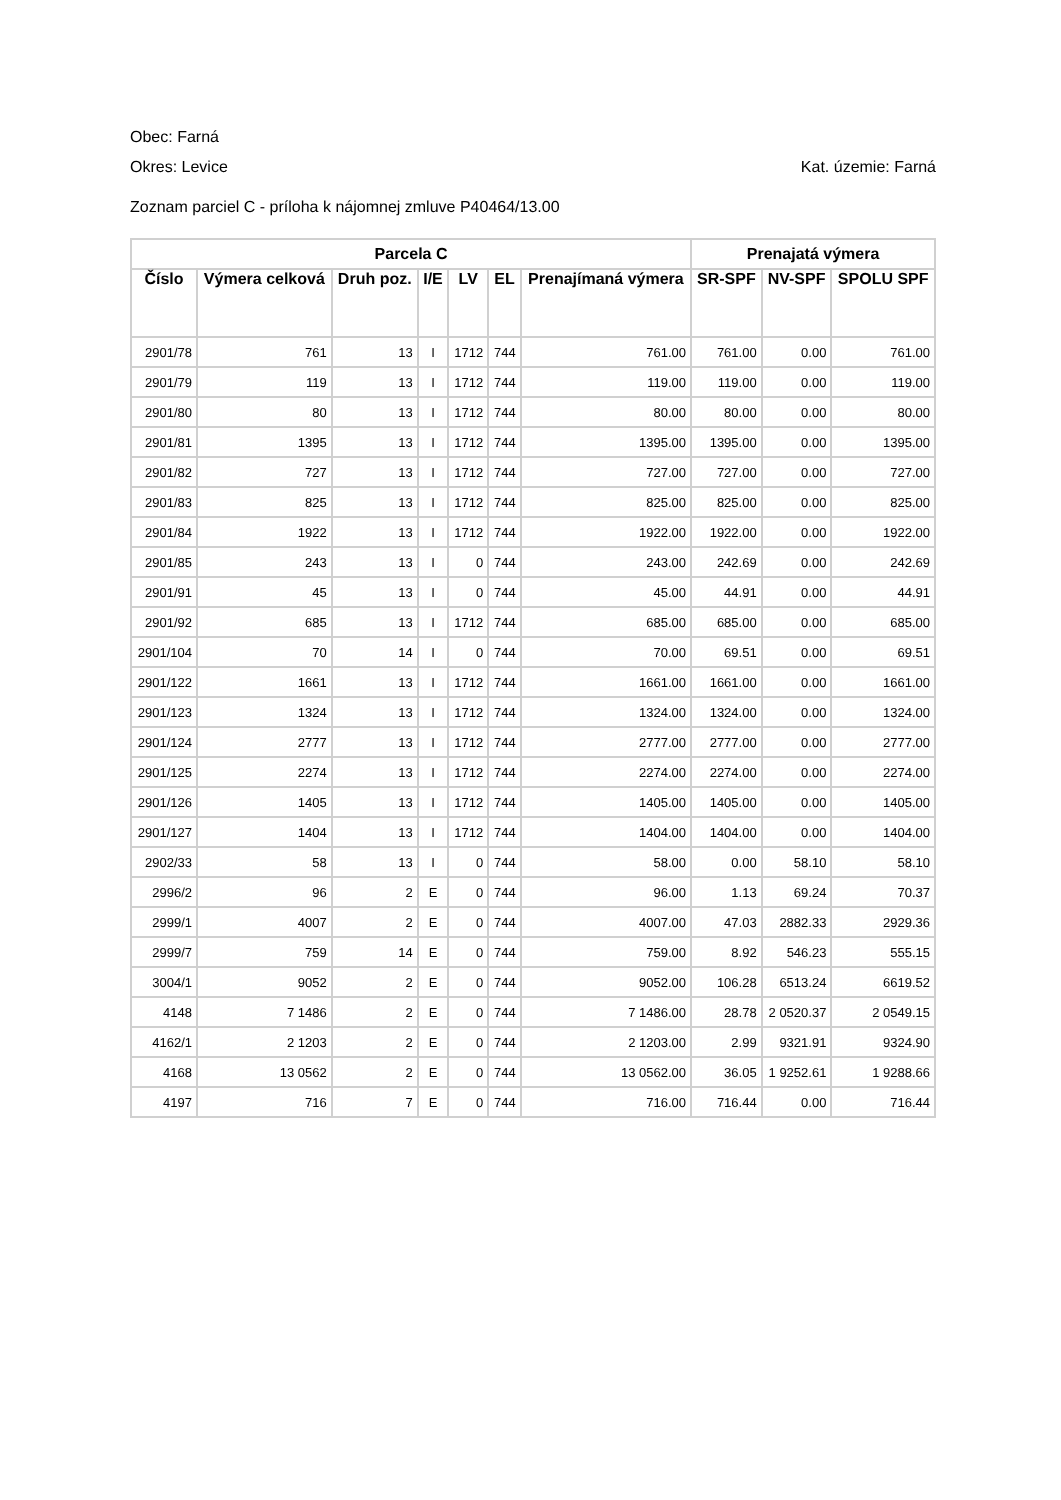Obec: Farná
Okres: Levice Kat. územie: Farná
Zoznam parciel C - príloha k nájomnej zmluve P40464/13.00
| Parcela C | | | | | | | Prenajatá výmera | | |
| --- | --- | --- | --- | --- | --- | --- | --- | --- | --- |
| Číslo | Výmera celková | Druh poz. | I/E | LV | EL | Prenajímaná výmera | SR-SPF | NV-SPF | SPOLU SPF |
| 2901/78 | 761 | 13 | I | 1712 | 744 | 761.00 | 761.00 | 0.00 | 761.00 |
| 2901/79 | 119 | 13 | I | 1712 | 744 | 119.00 | 119.00 | 0.00 | 119.00 |
| 2901/80 | 80 | 13 | I | 1712 | 744 | 80.00 | 80.00 | 0.00 | 80.00 |
| 2901/81 | 1395 | 13 | I | 1712 | 744 | 1395.00 | 1395.00 | 0.00 | 1395.00 |
| 2901/82 | 727 | 13 | I | 1712 | 744 | 727.00 | 727.00 | 0.00 | 727.00 |
| 2901/83 | 825 | 13 | I | 1712 | 744 | 825.00 | 825.00 | 0.00 | 825.00 |
| 2901/84 | 1922 | 13 | I | 1712 | 744 | 1922.00 | 1922.00 | 0.00 | 1922.00 |
| 2901/85 | 243 | 13 | I | 0 | 744 | 243.00 | 242.69 | 0.00 | 242.69 |
| 2901/91 | 45 | 13 | I | 0 | 744 | 45.00 | 44.91 | 0.00 | 44.91 |
| 2901/92 | 685 | 13 | I | 1712 | 744 | 685.00 | 685.00 | 0.00 | 685.00 |
| 2901/104 | 70 | 14 | I | 0 | 744 | 70.00 | 69.51 | 0.00 | 69.51 |
| 2901/122 | 1661 | 13 | I | 1712 | 744 | 1661.00 | 1661.00 | 0.00 | 1661.00 |
| 2901/123 | 1324 | 13 | I | 1712 | 744 | 1324.00 | 1324.00 | 0.00 | 1324.00 |
| 2901/124 | 2777 | 13 | I | 1712 | 744 | 2777.00 | 2777.00 | 0.00 | 2777.00 |
| 2901/125 | 2274 | 13 | I | 1712 | 744 | 2274.00 | 2274.00 | 0.00 | 2274.00 |
| 2901/126 | 1405 | 13 | I | 1712 | 744 | 1405.00 | 1405.00 | 0.00 | 1405.00 |
| 2901/127 | 1404 | 13 | I | 1712 | 744 | 1404.00 | 1404.00 | 0.00 | 1404.00 |
| 2902/33 | 58 | 13 | I | 0 | 744 | 58.00 | 0.00 | 58.10 | 58.10 |
| 2996/2 | 96 | 2 | E | 0 | 744 | 96.00 | 1.13 | 69.24 | 70.37 |
| 2999/1 | 4007 | 2 | E | 0 | 744 | 4007.00 | 47.03 | 2882.33 | 2929.36 |
| 2999/7 | 759 | 14 | E | 0 | 744 | 759.00 | 8.92 | 546.23 | 555.15 |
| 3004/1 | 9052 | 2 | E | 0 | 744 | 9052.00 | 106.28 | 6513.24 | 6619.52 |
| 4148 | 7 1486 | 2 | E | 0 | 744 | 7 1486.00 | 28.78 | 2 0520.37 | 2 0549.15 |
| 4162/1 | 2 1203 | 2 | E | 0 | 744 | 2 1203.00 | 2.99 | 9321.91 | 9324.90 |
| 4168 | 13 0562 | 2 | E | 0 | 744 | 13 0562.00 | 36.05 | 1 9252.61 | 1 9288.66 |
| 4197 | 716 | 7 | E | 0 | 744 | 716.00 | 716.44 | 0.00 | 716.44 |